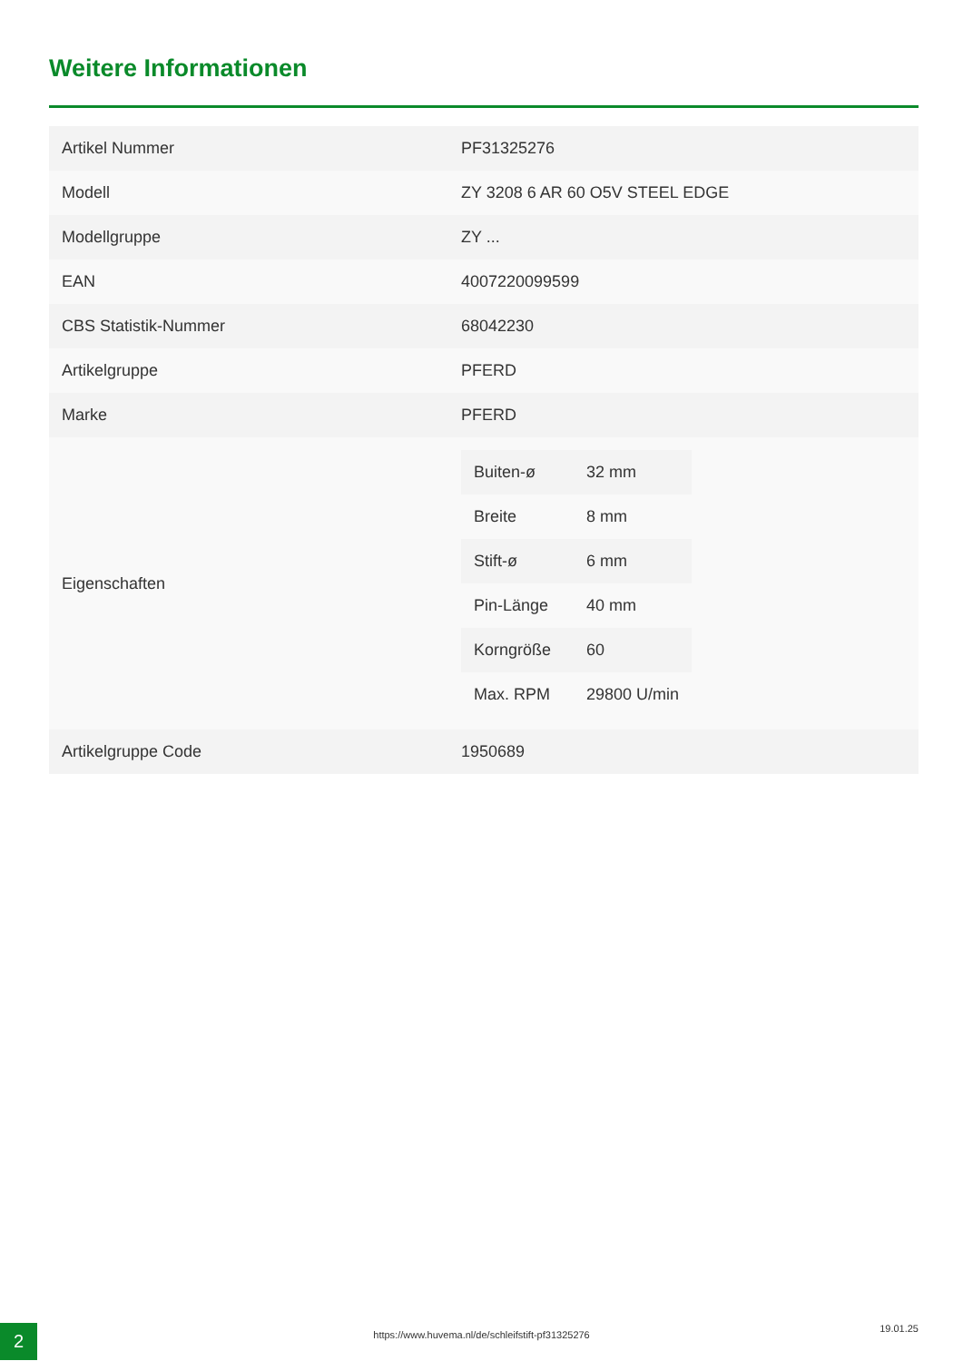Weitere Informationen
| Artikel Nummer | PF31325276 |
| Modell | ZY 3208 6 AR 60 O5V STEEL EDGE |
| Modellgruppe | ZY ... |
| EAN | 4007220099599 |
| CBS Statistik-Nummer | 68042230 |
| Artikelgruppe | PFERD |
| Marke | PFERD |
| Eigenschaften | / Buiten-ø / 32 mm / / Breite / 8 mm / / Stift-ø / 6 mm / / Pin-Länge / 40 mm / / Korngröße / 60 / / Max. RPM / 29800 U/min / |
| Artikelgruppe Code | 1950689 |
2 https://www.huvema.nl/de/schleifstift-pf31325276
19.01.25